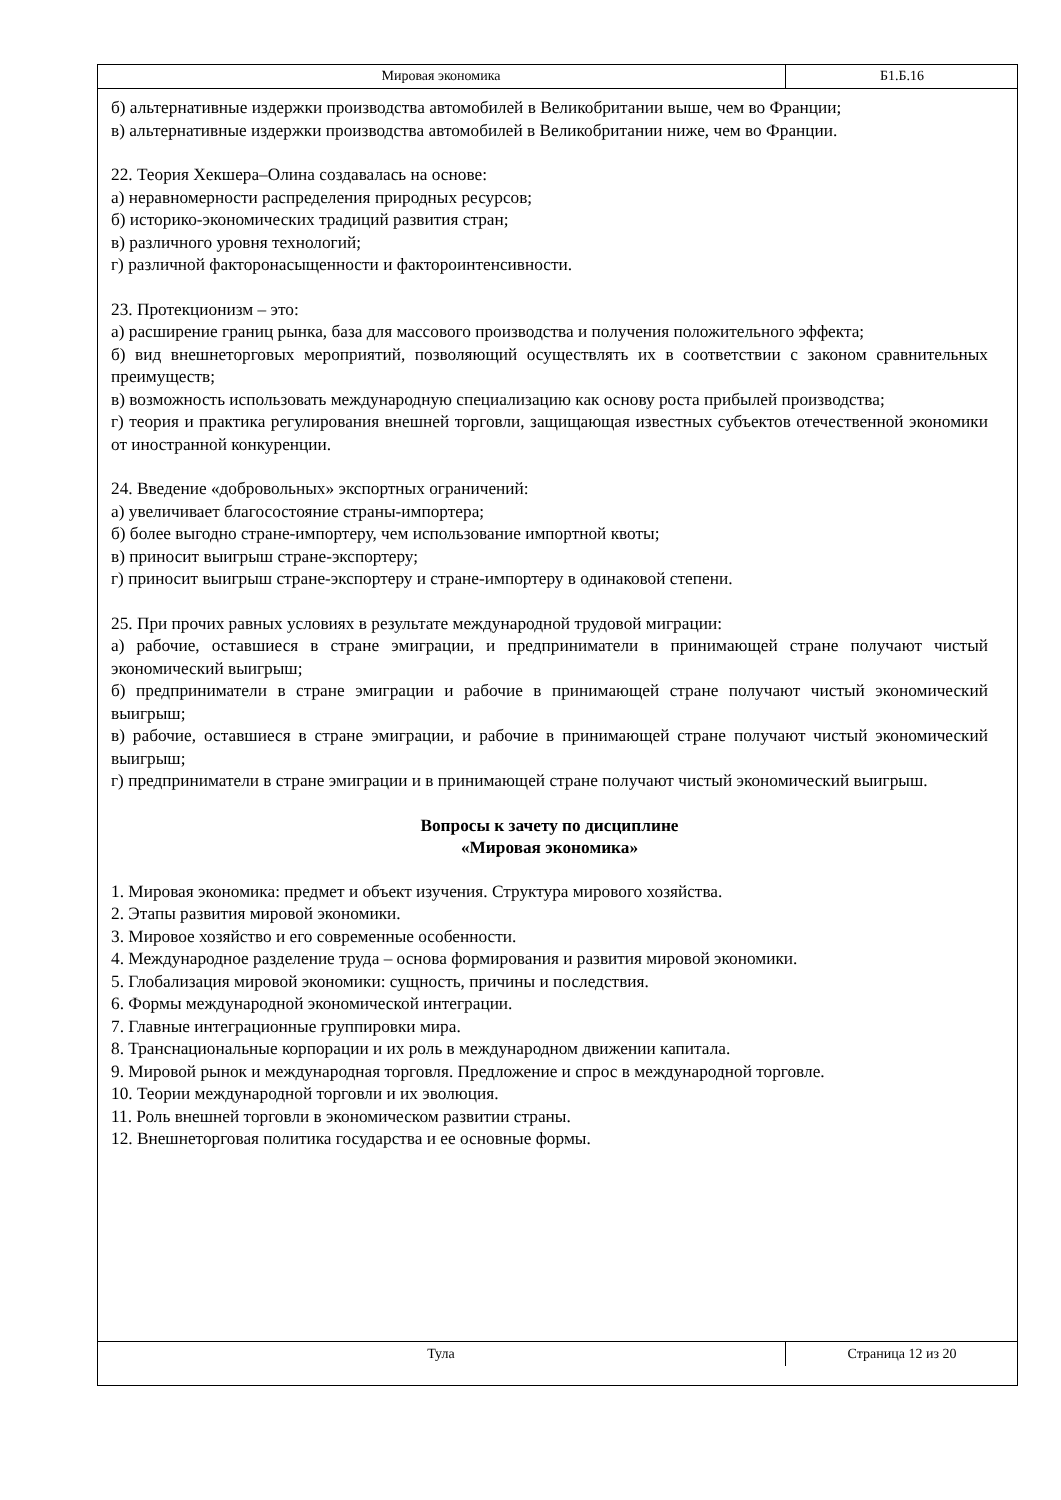Мировая экономика
Б1.Б.16
б) альтернативные издержки производства автомобилей в Великобритании выше, чем во Франции;
в) альтернативные издержки производства автомобилей в Великобритании ниже, чем во Франции.
22. Теория Хекшера–Олина создавалась на основе:
а) неравномерности распределения природных ресурсов;
б) историко-экономических традиций развития стран;
в) различного уровня технологий;
г) различной факторонасыщенности и фактороинтенсивности.
23. Протекционизм – это:
а) расширение границ рынка, база для массового производства и получения положительного эффекта;
б) вид внешнеторговых мероприятий, позволяющий осуществлять их в соответствии с законом сравнительных преимуществ;
в) возможность использовать международную специализацию как основу роста прибылей производства;
г) теория и практика регулирования внешней торговли, защищающая известных субъектов отечественной экономики от иностранной конкуренции.
24. Введение «добровольных» экспортных ограничений:
а) увеличивает благосостояние страны-импортера;
б) более выгодно стране-импортеру, чем использование импортной квоты;
в) приносит выигрыш стране-экспортеру;
г) приносит выигрыш стране-экспортеру и стране-импортеру в одинаковой степени.
25. При прочих равных условиях в результате международной трудовой миграции:
а) рабочие, оставшиеся в стране эмиграции, и предприниматели в принимающей стране получают чистый экономический выигрыш;
б) предприниматели в стране эмиграции и рабочие в принимающей стране получают чистый экономический выигрыш;
в) рабочие, оставшиеся в стране эмиграции, и рабочие в принимающей стране получают чистый экономический выигрыш;
г) предприниматели в стране эмиграции и в принимающей стране получают чистый экономический выигрыш.
Вопросы к зачету по дисциплине
«Мировая экономика»
1. Мировая экономика: предмет и объект изучения. Структура мирового хозяйства.
2. Этапы развития мировой экономики.
3. Мировое хозяйство и его современные особенности.
4. Международное разделение труда – основа формирования и развития мировой экономики.
5. Глобализация мировой экономики: сущность, причины и последствия.
6. Формы международной экономической интеграции.
7. Главные интеграционные группировки мира.
8. Транснациональные корпорации и их роль в международном движении капитала.
9. Мировой рынок и международная торговля. Предложение и спрос в международной торговле.
10. Теории международной торговли и их эволюция.
11. Роль внешней торговли в экономическом развитии страны.
12. Внешнеторговая политика государства и ее основные формы.
Тула
Страница 12 из 20